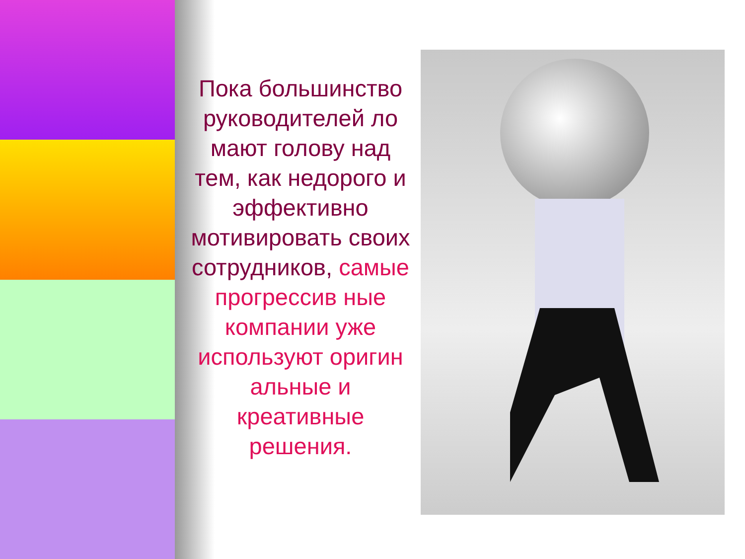Пока большинство руководителей ло мают голову над тем, как недорого и эффективно мотивировать своих сотрудников, самые прогрессив ные компании уже используют оригин альные и креативные решения.